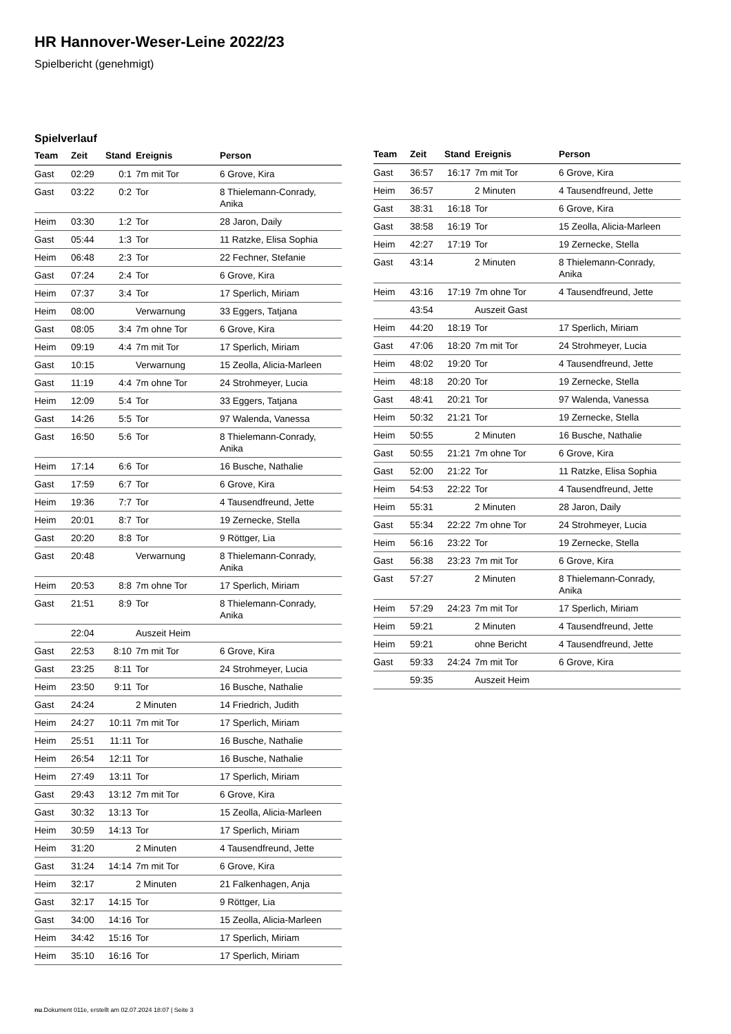HR Hannover-Weser-Leine 2022/23
Spielbericht (genehmigt)
Spielverlauf
| Team | Zeit | Stand | Ereignis | Person |
| --- | --- | --- | --- | --- |
| Gast | 02:29 | 0:1 | 7m mit Tor | 6 Grove, Kira |
| Gast | 03:22 | 0:2 | Tor | 8 Thielemann-Conrady, Anika |
| Heim | 03:30 | 1:2 | Tor | 28 Jaron, Daily |
| Gast | 05:44 | 1:3 | Tor | 11 Ratzke, Elisa Sophia |
| Heim | 06:48 | 2:3 | Tor | 22 Fechner, Stefanie |
| Gast | 07:24 | 2:4 | Tor | 6 Grove, Kira |
| Heim | 07:37 | 3:4 | Tor | 17 Sperlich, Miriam |
| Heim | 08:00 | | Verwarnung | 33 Eggers, Tatjana |
| Gast | 08:05 | 3:4 | 7m ohne Tor | 6 Grove, Kira |
| Heim | 09:19 | 4:4 | 7m mit Tor | 17 Sperlich, Miriam |
| Gast | 10:15 | | Verwarnung | 15 Zeolla, Alicia-Marleen |
| Gast | 11:19 | 4:4 | 7m ohne Tor | 24 Strohmeyer, Lucia |
| Heim | 12:09 | 5:4 | Tor | 33 Eggers, Tatjana |
| Gast | 14:26 | 5:5 | Tor | 97 Walenda, Vanessa |
| Gast | 16:50 | 5:6 | Tor | 8 Thielemann-Conrady, Anika |
| Heim | 17:14 | 6:6 | Tor | 16 Busche, Nathalie |
| Gast | 17:59 | 6:7 | Tor | 6 Grove, Kira |
| Heim | 19:36 | 7:7 | Tor | 4 Tausendfreund, Jette |
| Heim | 20:01 | 8:7 | Tor | 19 Zernecke, Stella |
| Gast | 20:20 | 8:8 | Tor | 9 Röttger, Lia |
| Gast | 20:48 | | Verwarnung | 8 Thielemann-Conrady, Anika |
| Heim | 20:53 | 8:8 | 7m ohne Tor | 17 Sperlich, Miriam |
| Gast | 21:51 | 8:9 | Tor | 8 Thielemann-Conrady, Anika |
| | 22:04 | | Auszeit Heim | |
| Gast | 22:53 | 8:10 | 7m mit Tor | 6 Grove, Kira |
| Gast | 23:25 | 8:11 | Tor | 24 Strohmeyer, Lucia |
| Heim | 23:50 | 9:11 | Tor | 16 Busche, Nathalie |
| Gast | 24:24 | | 2 Minuten | 14 Friedrich, Judith |
| Heim | 24:27 | 10:11 | 7m mit Tor | 17 Sperlich, Miriam |
| Heim | 25:51 | 11:11 | Tor | 16 Busche, Nathalie |
| Heim | 26:54 | 12:11 | Tor | 16 Busche, Nathalie |
| Heim | 27:49 | 13:11 | Tor | 17 Sperlich, Miriam |
| Gast | 29:43 | 13:12 | 7m mit Tor | 6 Grove, Kira |
| Gast | 30:32 | 13:13 | Tor | 15 Zeolla, Alicia-Marleen |
| Heim | 30:59 | 14:13 | Tor | 17 Sperlich, Miriam |
| Heim | 31:20 | | 2 Minuten | 4 Tausendfreund, Jette |
| Gast | 31:24 | 14:14 | 7m mit Tor | 6 Grove, Kira |
| Heim | 32:17 | | 2 Minuten | 21 Falkenhagen, Anja |
| Gast | 32:17 | 14:15 | Tor | 9 Röttger, Lia |
| Gast | 34:00 | 14:16 | Tor | 15 Zeolla, Alicia-Marleen |
| Heim | 34:42 | 15:16 | Tor | 17 Sperlich, Miriam |
| Heim | 35:10 | 16:16 | Tor | 17 Sperlich, Miriam |
| Team | Zeit | Stand | Ereignis | Person |
| --- | --- | --- | --- | --- |
| Gast | 36:57 | 16:17 | 7m mit Tor | 6 Grove, Kira |
| Heim | 36:57 | | 2 Minuten | 4 Tausendfreund, Jette |
| Gast | 38:31 | 16:18 | Tor | 6 Grove, Kira |
| Gast | 38:58 | 16:19 | Tor | 15 Zeolla, Alicia-Marleen |
| Heim | 42:27 | 17:19 | Tor | 19 Zernecke, Stella |
| Gast | 43:14 | | 2 Minuten | 8 Thielemann-Conrady, Anika |
| Heim | 43:16 | 17:19 | 7m ohne Tor | 4 Tausendfreund, Jette |
| | 43:54 | | Auszeit Gast | |
| Heim | 44:20 | 18:19 | Tor | 17 Sperlich, Miriam |
| Gast | 47:06 | 18:20 | 7m mit Tor | 24 Strohmeyer, Lucia |
| Heim | 48:02 | 19:20 | Tor | 4 Tausendfreund, Jette |
| Heim | 48:18 | 20:20 | Tor | 19 Zernecke, Stella |
| Gast | 48:41 | 20:21 | Tor | 97 Walenda, Vanessa |
| Heim | 50:32 | 21:21 | Tor | 19 Zernecke, Stella |
| Heim | 50:55 | | 2 Minuten | 16 Busche, Nathalie |
| Gast | 50:55 | 21:21 | 7m ohne Tor | 6 Grove, Kira |
| Gast | 52:00 | 21:22 | Tor | 11 Ratzke, Elisa Sophia |
| Heim | 54:53 | 22:22 | Tor | 4 Tausendfreund, Jette |
| Heim | 55:31 | | 2 Minuten | 28 Jaron, Daily |
| Gast | 55:34 | 22:22 | 7m ohne Tor | 24 Strohmeyer, Lucia |
| Heim | 56:16 | 23:22 | Tor | 19 Zernecke, Stella |
| Gast | 56:38 | 23:23 | 7m mit Tor | 6 Grove, Kira |
| Gast | 57:27 | | 2 Minuten | 8 Thielemann-Conrady, Anika |
| Heim | 57:29 | 24:23 | 7m mit Tor | 17 Sperlich, Miriam |
| Heim | 59:21 | | 2 Minuten | 4 Tausendfreund, Jette |
| Heim | 59:21 | | ohne Bericht | 4 Tausendfreund, Jette |
| Gast | 59:33 | 24:24 | 7m mit Tor | 6 Grove, Kira |
| | 59:35 | | Auszeit Heim | |
nu.Dokument 011e, erstellt am 02.07.2024 18:07 | Seite 3